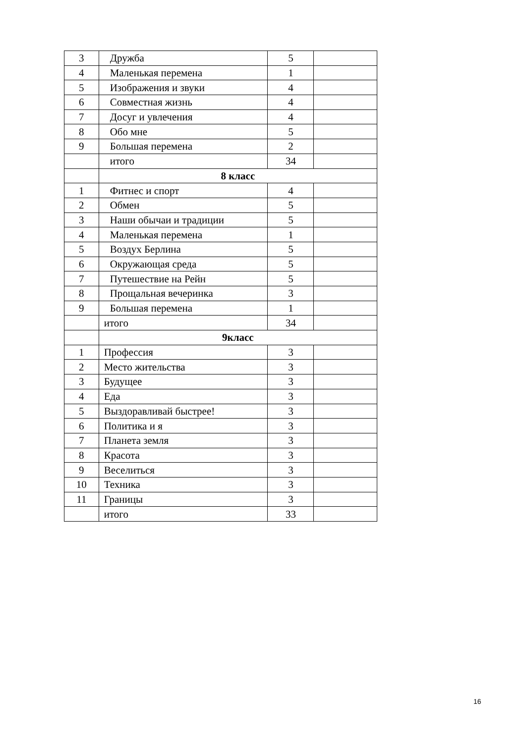| 3 | Дружба | 5 | |
| 4 | Маленькая перемена | 1 | |
| 5 | Изображения и звуки | 4 | |
| 6 | Совместная жизнь | 4 | |
| 7 | Досуг и увлечения | 4 | |
| 8 | Обо мне | 5 | |
| 9 | Большая перемена | 2 | |
| | итого | 34 | |
| | 8 класс | | |
| 1 | Фитнес и спорт | 4 | |
| 2 | Обмен | 5 | |
| 3 | Наши обычаи и традиции | 5 | |
| 4 | Маленькая перемена | 1 | |
| 5 | Воздух Берлина | 5 | |
| 6 | Окружающая среда | 5 | |
| 7 | Путешествие на Рейн | 5 | |
| 8 | Прощальная вечеринка | 3 | |
| 9 | Большая перемена | 1 | |
| | итого | 34 | |
| | 9класс | | |
| 1 | Профессия | 3 | |
| 2 | Место жительства | 3 | |
| 3 | Будущее | 3 | |
| 4 | Еда | 3 | |
| 5 | Выздоравливай быстрее! | 3 | |
| 6 | Политика и я | 3 | |
| 7 | Планета земля | 3 | |
| 8 | Красота | 3 | |
| 9 | Веселиться | 3 | |
| 10 | Техника | 3 | |
| 11 | Границы | 3 | |
| | итого | 33 | |
16